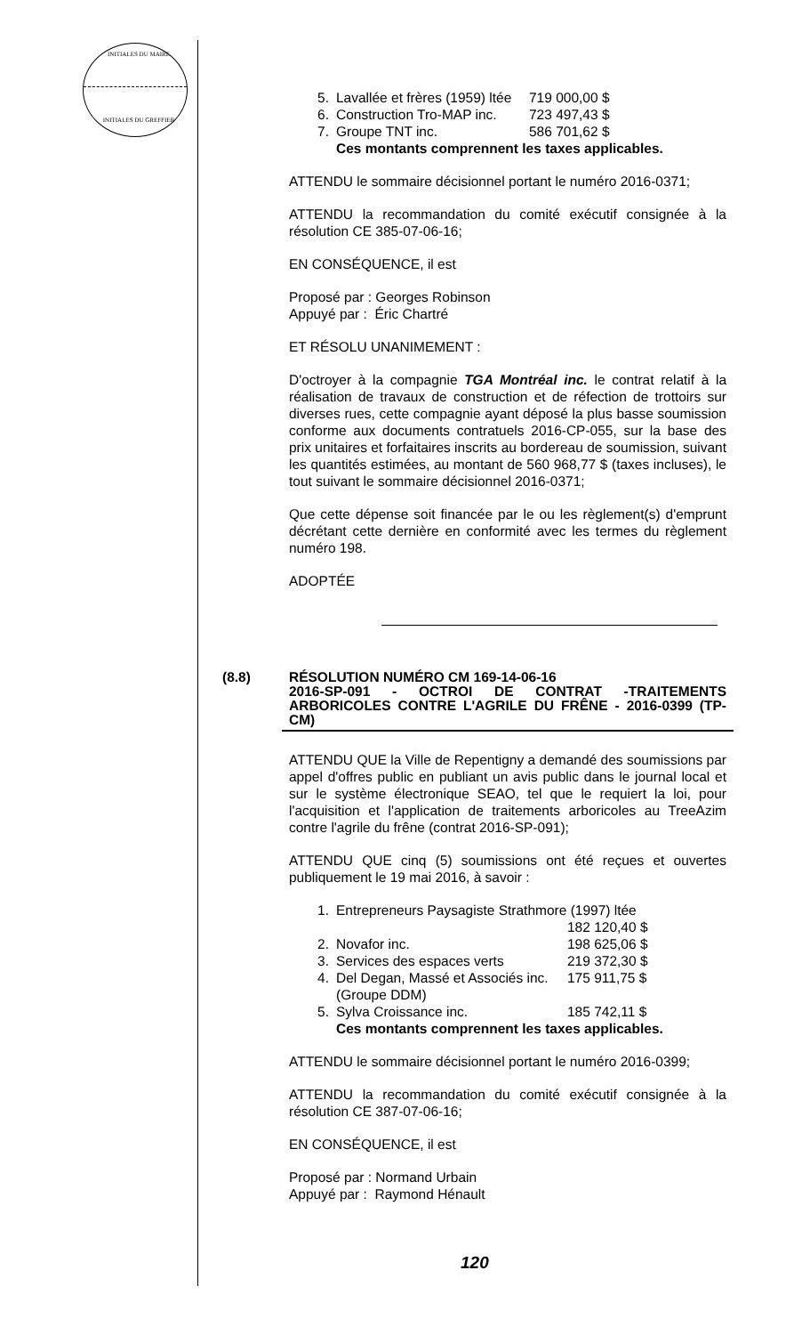INITIALES DU MAIRE
INITIALES DU GREFFIER
| 5. | Lavallée et frères (1959) ltée | 719 000,00 $ |
| 6. | Construction Tro-MAP inc. | 723 497,43 $ |
| 7. | Groupe TNT inc. | 586 701,62 $ |
| | Ces montants comprennent les taxes applicables. | |
ATTENDU le sommaire décisionnel portant le numéro 2016-0371;
ATTENDU la recommandation du comité exécutif consignée à la résolution CE 385-07-06-16;
EN CONSÉQUENCE, il est
Proposé par : Georges Robinson
Appuyé par : Éric Chartré
ET RÉSOLU UNANIMEMENT :
D'octroyer à la compagnie TGA Montréal inc. le contrat relatif à la réalisation de travaux de construction et de réfection de trottoirs sur diverses rues, cette compagnie ayant déposé la plus basse soumission conforme aux documents contratuels 2016-CP-055, sur la base des prix unitaires et forfaitaires inscrits au bordereau de soumission, suivant les quantités estimées, au montant de 560 968,77 $ (taxes incluses), le tout suivant le sommaire décisionnel 2016-0371;
Que cette dépense soit financée par le ou les règlement(s) d'emprunt décrétant cette dernière en conformité avec les termes du règlement numéro 198.
ADOPTÉE
(8.8) RÉSOLUTION NUMÉRO CM 169-14-06-16
2016-SP-091 - OCTROI DE CONTRAT -TRAITEMENTS ARBORICOLES CONTRE L'AGRILE DU FRÊNE - 2016-0399 (TP-CM)
ATTENDU QUE la Ville de Repentigny a demandé des soumissions par appel d'offres public en publiant un avis public dans le journal local et sur le système électronique SEAO, tel que le requiert la loi, pour l'acquisition et l'application de traitements arboricoles au TreeAzim contre l'agrile du frêne (contrat 2016-SP-091);
ATTENDU QUE cinq (5) soumissions ont été reçues et ouvertes publiquement le 19 mai 2016, à savoir :
| 1. | Entrepreneurs Paysagiste Strathmore (1997) ltée | |
| | | 182 120,40 $ |
| 2. | Novafor inc. | 198 625,06 $ |
| 3. | Services des espaces verts | 219 372,30 $ |
| 4. | Del Degan, Massé et Associés inc. (Groupe DDM) | 175 911,75 $ |
| 5. | Sylva Croissance inc. | 185 742,11 $ |
| | Ces montants comprennent les taxes applicables. | |
ATTENDU le sommaire décisionnel portant le numéro 2016-0399;
ATTENDU la recommandation du comité exécutif consignée à la résolution CE 387-07-06-16;
EN CONSÉQUENCE, il est
Proposé par : Normand Urbain
Appuyé par : Raymond Hénault
120